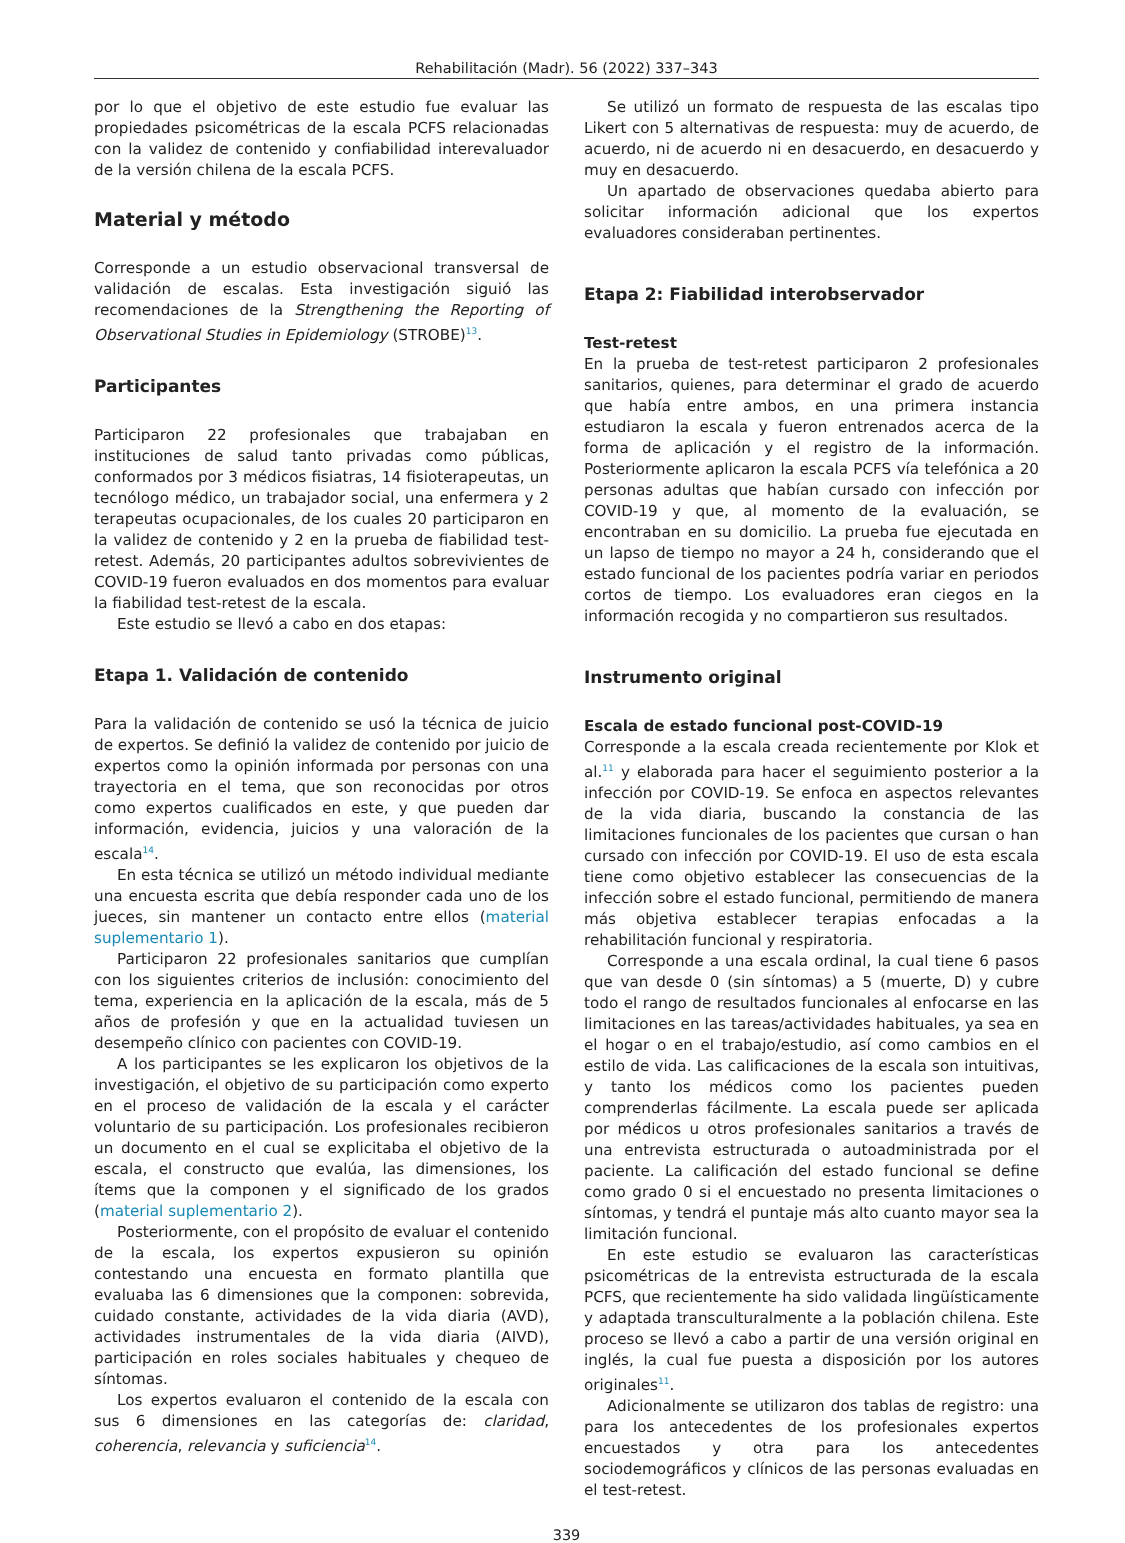Rehabilitación (Madr). 56 (2022) 337–343
por lo que el objetivo de este estudio fue evaluar las propiedades psicométricas de la escala PCFS relacionadas con la validez de contenido y confiabilidad interevaluador de la versión chilena de la escala PCFS.
Material y método
Corresponde a un estudio observacional transversal de validación de escalas. Esta investigación siguió las recomendaciones de la Strengthening the Reporting of Observational Studies in Epidemiology (STROBE)<sup>13</sup>.
Participantes
Participaron 22 profesionales que trabajaban en instituciones de salud tanto privadas como públicas, conformados por 3 médicos fisiatras, 14 fisioterapeutas, un tecnólogo médico, un trabajador social, una enfermera y 2 terapeutas ocupacionales, de los cuales 20 participaron en la validez de contenido y 2 en la prueba de fiabilidad test-retest. Además, 20 participantes adultos sobrevivientes de COVID-19 fueron evaluados en dos momentos para evaluar la fiabilidad test-retest de la escala.
Este estudio se llevó a cabo en dos etapas:
Etapa 1. Validación de contenido
Para la validación de contenido se usó la técnica de juicio de expertos. Se definió la validez de contenido por juicio de expertos como la opinión informada por personas con una trayectoria en el tema, que son reconocidas por otros como expertos cualificados en este, y que pueden dar información, evidencia, juicios y una valoración de la escala<sup>14</sup>.
En esta técnica se utilizó un método individual mediante una encuesta escrita que debía responder cada uno de los jueces, sin mantener un contacto entre ellos (material suplementario 1).
Participaron 22 profesionales sanitarios que cumplían con los siguientes criterios de inclusión: conocimiento del tema, experiencia en la aplicación de la escala, más de 5 años de profesión y que en la actualidad tuviesen un desempeño clínico con pacientes con COVID-19.
A los participantes se les explicaron los objetivos de la investigación, el objetivo de su participación como experto en el proceso de validación de la escala y el carácter voluntario de su participación. Los profesionales recibieron un documento en el cual se explicitaba el objetivo de la escala, el constructo que evalúa, las dimensiones, los ítems que la componen y el significado de los grados (material suplementario 2).
Posteriormente, con el propósito de evaluar el contenido de la escala, los expertos expusieron su opinión contestando una encuesta en formato plantilla que evaluaba las 6 dimensiones que la componen: sobrevida, cuidado constante, actividades de la vida diaria (AVD), actividades instrumentales de la vida diaria (AIVD), participación en roles sociales habituales y chequeo de síntomas.
Los expertos evaluaron el contenido de la escala con sus 6 dimensiones en las categorías de: claridad, coherencia, relevancia y suficiencia<sup>14</sup>.
Se utilizó un formato de respuesta de las escalas tipo Likert con 5 alternativas de respuesta: muy de acuerdo, de acuerdo, ni de acuerdo ni en desacuerdo, en desacuerdo y muy en desacuerdo.
Un apartado de observaciones quedaba abierto para solicitar información adicional que los expertos evaluadores consideraban pertinentes.
Etapa 2: Fiabilidad interobservador
Test-retest
En la prueba de test-retest participaron 2 profesionales sanitarios, quienes, para determinar el grado de acuerdo que había entre ambos, en una primera instancia estudiaron la escala y fueron entrenados acerca de la forma de aplicación y el registro de la información. Posteriormente aplicaron la escala PCFS vía telefónica a 20 personas adultas que habían cursado con infección por COVID-19 y que, al momento de la evaluación, se encontraban en su domicilio. La prueba fue ejecutada en un lapso de tiempo no mayor a 24 h, considerando que el estado funcional de los pacientes podría variar en periodos cortos de tiempo. Los evaluadores eran ciegos en la información recogida y no compartieron sus resultados.
Instrumento original
Escala de estado funcional post-COVID-19
Corresponde a la escala creada recientemente por Klok et al.<sup>11</sup> y elaborada para hacer el seguimiento posterior a la infección por COVID-19. Se enfoca en aspectos relevantes de la vida diaria, buscando la constancia de las limitaciones funcionales de los pacientes que cursan o han cursado con infección por COVID-19. El uso de esta escala tiene como objetivo establecer las consecuencias de la infección sobre el estado funcional, permitiendo de manera más objetiva establecer terapias enfocadas a la rehabilitación funcional y respiratoria.
Corresponde a una escala ordinal, la cual tiene 6 pasos que van desde 0 (sin síntomas) a 5 (muerte, D) y cubre todo el rango de resultados funcionales al enfocarse en las limitaciones en las tareas/actividades habituales, ya sea en el hogar o en el trabajo/estudio, así como cambios en el estilo de vida. Las calificaciones de la escala son intuitivas, y tanto los médicos como los pacientes pueden comprenderlas fácilmente. La escala puede ser aplicada por médicos u otros profesionales sanitarios a través de una entrevista estructurada o autoadministrada por el paciente. La calificación del estado funcional se define como grado 0 si el encuestado no presenta limitaciones o síntomas, y tendrá el puntaje más alto cuanto mayor sea la limitación funcional.
En este estudio se evaluaron las características psicométricas de la entrevista estructurada de la escala PCFS, que recientemente ha sido validada lingüísticamente y adaptada transculturalmente a la población chilena. Este proceso se llevó a cabo a partir de una versión original en inglés, la cual fue puesta a disposición por los autores originales<sup>11</sup>.
Adicionalmente se utilizaron dos tablas de registro: una para los antecedentes de los profesionales expertos encuestados y otra para los antecedentes sociodemográficos y clínicos de las personas evaluadas en el test-retest.
339